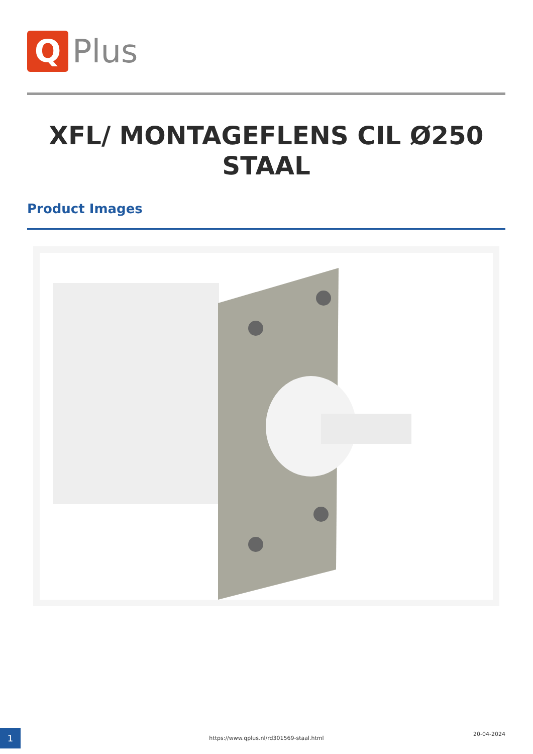Q
Plus
XFL/ MONTAGEFLENS CIL Ø250 STAAL
Product Images
1 https://www.qplus.nl/rd301569-staal.html
20-04-2024